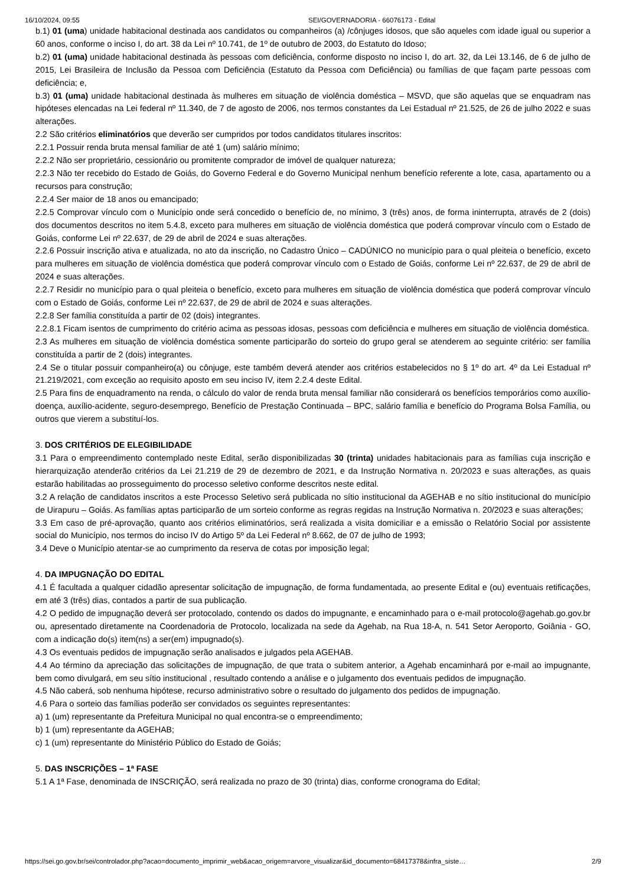16/10/2024, 09:55 SEI/GOVERNADORIA - 66076173 - Edital
b.1) 01 (uma) unidade habitacional destinada aos candidatos ou companheiros (a) /cônjuges idosos, que são aqueles com idade igual ou superior a 60 anos, conforme o inciso I, do art. 38 da Lei nº 10.741, de 1º de outubro de 2003, do Estatuto do Idoso;
b.2) 01 (uma) unidade habitacional destinada às pessoas com deficiência, conforme disposto no inciso I, do art. 32, da Lei 13.146, de 6 de julho de 2015, Lei Brasileira de Inclusão da Pessoa com Deficiência (Estatuto da Pessoa com Deficiência) ou famílias de que façam parte pessoas com deficiência; e,
b.3) 01 (uma) unidade habitacional destinada às mulheres em situação de violência doméstica – MSVD, que são aquelas que se enquadram nas hipóteses elencadas na Lei federal nº 11.340, de 7 de agosto de 2006, nos termos constantes da Lei Estadual nº 21.525, de 26 de julho 2022 e suas alterações.
2.2 São critérios eliminatórios que deverão ser cumpridos por todos candidatos titulares inscritos:
2.2.1 Possuir renda bruta mensal familiar de até 1 (um) salário mínimo;
2.2.2 Não ser proprietário, cessionário ou promitente comprador de imóvel de qualquer natureza;
2.2.3 Não ter recebido do Estado de Goiás, do Governo Federal e do Governo Municipal nenhum benefício referente a lote, casa, apartamento ou a recursos para construção;
2.2.4 Ser maior de 18 anos ou emancipado;
2.2.5 Comprovar vínculo com o Município onde será concedido o benefício de, no mínimo, 3 (três) anos, de forma ininterrupta, através de 2 (dois) dos documentos descritos no item 5.4.8, exceto para mulheres em situação de violência doméstica que poderá comprovar vínculo com o Estado de Goiás, conforme Lei nº 22.637, de 29 de abril de 2024 e suas alterações.
2.2.6 Possuir inscrição ativa e atualizada, no ato da inscrição, no Cadastro Único – CADÚNICO no município para o qual pleiteia o benefício, exceto para mulheres em situação de violência doméstica que poderá comprovar vínculo com o Estado de Goiás, conforme Lei nº 22.637, de 29 de abril de 2024 e suas alterações.
2.2.7 Residir no município para o qual pleiteia o benefício, exceto para mulheres em situação de violência doméstica que poderá comprovar vínculo com o Estado de Goiás, conforme Lei nº 22.637, de 29 de abril de 2024 e suas alterações.
2.2.8 Ser família constituída a partir de 02 (dois) integrantes.
2.2.8.1 Ficam isentos de cumprimento do critério acima as pessoas idosas, pessoas com deficiência e mulheres em situação de violência doméstica.
2.3 As mulheres em situação de violência doméstica somente participarão do sorteio do grupo geral se atenderem ao seguinte critério: ser família constituída a partir de 2 (dois) integrantes.
2.4 Se o titular possuir companheiro(a) ou cônjuge, este também deverá atender aos critérios estabelecidos no § 1º do art. 4º da Lei Estadual nº 21.219/2021, com exceção ao requisito aposto em seu inciso IV, item 2.2.4 deste Edital.
2.5 Para fins de enquadramento na renda, o cálculo do valor de renda bruta mensal familiar não considerará os benefícios temporários como auxílio-doença, auxílio-acidente, seguro-desemprego, Benefício de Prestação Continuada – BPC, salário família e benefício do Programa Bolsa Família, ou outros que vierem a substituí-los.
3. DOS CRITÉRIOS DE ELEGIBILIDADE
3.1 Para o empreendimento contemplado neste Edital, serão disponibilizadas 30 (trinta) unidades habitacionais para as famílias cuja inscrição e hierarquização atenderão critérios da Lei 21.219 de 29 de dezembro de 2021, e da Instrução Normativa n. 20/2023 e suas alterações, as quais estarão habilitadas ao prosseguimento do processo seletivo conforme descritos neste edital.
3.2 A relação de candidatos inscritos a este Processo Seletivo será publicada no sítio institucional da AGEHAB e no sítio institucional do município de Uirapuru – Goiás. As famílias aptas participarão de um sorteio conforme as regras regidas na Instrução Normativa n. 20/2023 e suas alterações;
3.3 Em caso de pré-aprovação, quanto aos critérios eliminatórios, será realizada a visita domiciliar e a emissão o Relatório Social por assistente social do Município, nos termos do inciso IV do Artigo 5º da Lei Federal nº 8.662, de 07 de julho de 1993;
3.4 Deve o Município atentar-se ao cumprimento da reserva de cotas por imposição legal;
4. DA IMPUGNAÇÃO DO EDITAL
4.1 É facultada a qualquer cidadão apresentar solicitação de impugnação, de forma fundamentada, ao presente Edital e (ou) eventuais retificações, em até 3 (três) dias, contados a partir de sua publicação.
4.2 O pedido de impugnação deverá ser protocolado, contendo os dados do impugnante, e encaminhado para o e-mail protocolo@agehab.go.gov.br ou, apresentado diretamente na Coordenadoria de Protocolo, localizada na sede da Agehab, na Rua 18-A, n. 541 Setor Aeroporto, Goiânia - GO, com a indicação do(s) item(ns) a ser(em) impugnado(s).
4.3 Os eventuais pedidos de impugnação serão analisados e julgados pela AGEHAB.
4.4 Ao término da apreciação das solicitações de impugnação, de que trata o subitem anterior, a Agehab encaminhará por e-mail ao impugnante, bem como divulgará, em seu sítio institucional , resultado contendo a análise e o julgamento dos eventuais pedidos de impugnação.
4.5 Não caberá, sob nenhuma hipótese, recurso administrativo sobre o resultado do julgamento dos pedidos de impugnação.
4.6 Para o sorteio das famílias poderão ser convidados os seguintes representantes:
a) 1 (um) representante da Prefeitura Municipal no qual encontra-se o empreendimento;
b) 1 (um) representante da AGEHAB;
c) 1 (um) representante do Ministério Público do Estado de Goiás;
5. DAS INSCRIÇÕES – 1ª FASE
5.1 A 1ª Fase, denominada de INSCRIÇÃO, será realizada no prazo de 30 (trinta) dias, conforme cronograma do Edital;
https://sei.go.gov.br/sei/controlador.php?acao=documento_imprimir_web&acao_origem=arvore_visualizar&id_documento=68417378&infra_siste… 2/9